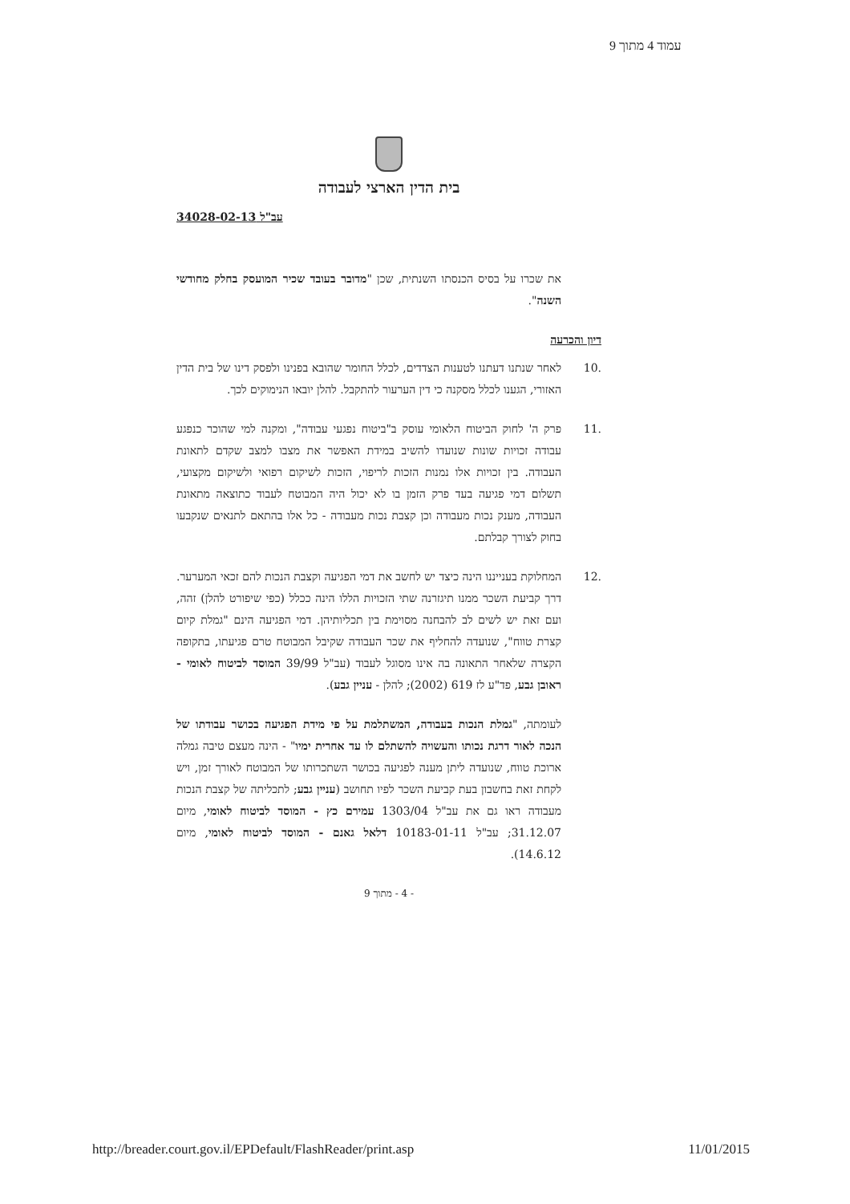עמוד 4 מתוך 9
בית הדין הארצי לעבודה
עב"ל 34028-02-13
את שכרו על בסיס הכנסתו השנתית, שכן "מדובר בעובד שכיר המועסק בחלק מחודשי השנה".
דיון והכרעה
.10 לאחר שנתנו דעתנו לטענות הצדדים, לכלל החומר שהובא בפנינו ולפסק דינו של בית הדין האזורי, הגענו לכלל מסקנה כי דין הערעור להתקבל. להלן יובאו הנימוקים לכך.
.11 פרק ה' לחוק הביטוח הלאומי עוסק ב"ביטוח נפגעי עבודה", ומקנה למי שהוכר כנפגע עבודה זכויות שונות שנועדו להשיב במידת האפשר את מצבו למצב שקדם לתאונת העבודה. בין זכויות אלו נמנות הזכות לריפוי, הזכות לשיקום רפואי ולשיקום מקצועי, תשלום דמי פגיעה בעד פרק הזמן בו לא יכול היה המבוטח לעבוד כתוצאה מתאונת העבודה, מענק נכות מעבודה וכן קצבת נכות מעבודה - כל אלו בהתאם לתנאים שנקבעו בחוק לצורך קבלתם.
.12 המחלוקת בענייננו הינה כיצד יש לחשב את דמי הפגיעה וקצבת הנכות להם זכאי המערער. דרך קביעת השכר ממנו תיגזרנה שתי הזכויות הללו הינה ככלל (כפי שיפורט להלן) זהה, ועם זאת יש לשים לב להבחנה מסוימת בין תכליותיהן. דמי הפגיעה הינם "גמלת קיום קצרת טווח", שנועדה להחליף את שכר העבודה שקיבל המבוטח טרם פגיעתו, בתקופה הקצרה שלאחר התאונה בה אינו מסוגל לעבוד (עב"ל 39/99 המוסד לביטוח לאומי - ראובן גבע, פד"ע לז 619 (2002); להלן - עניין גבע).
לעומתה, "גמלת הנכות בעבודה, המשתלמת על פי מידת הפגיעה בכושר עבודתו של הנכה לאור דרגת נכותו והעשויה להשתלם לו עד אחרית ימיו" - הינה מעצם טיבה גמלה ארוכת טווח, שנועדה ליתן מענה לפגיעה בכושר השתכרותו של המבוטח לאורך זמן, ויש לקחת זאת בחשבון בעת קביעת השכר לפיו תחושב (עניין גבע; לתכליתה של קצבת הנכות מעבודה ראו גם את עב"ל 1303/04 עמירם כץ - המוסד לביטוח לאומי, מיום 31.12.07; עב"ל 10183-01-11 דלאל גאנם - המוסד לביטוח לאומי, מיום 14.6.12).
- 4 - מתוך 9
http://breader.court.gov.il/EPDefault/FlashReader/print.asp 11/01/2015